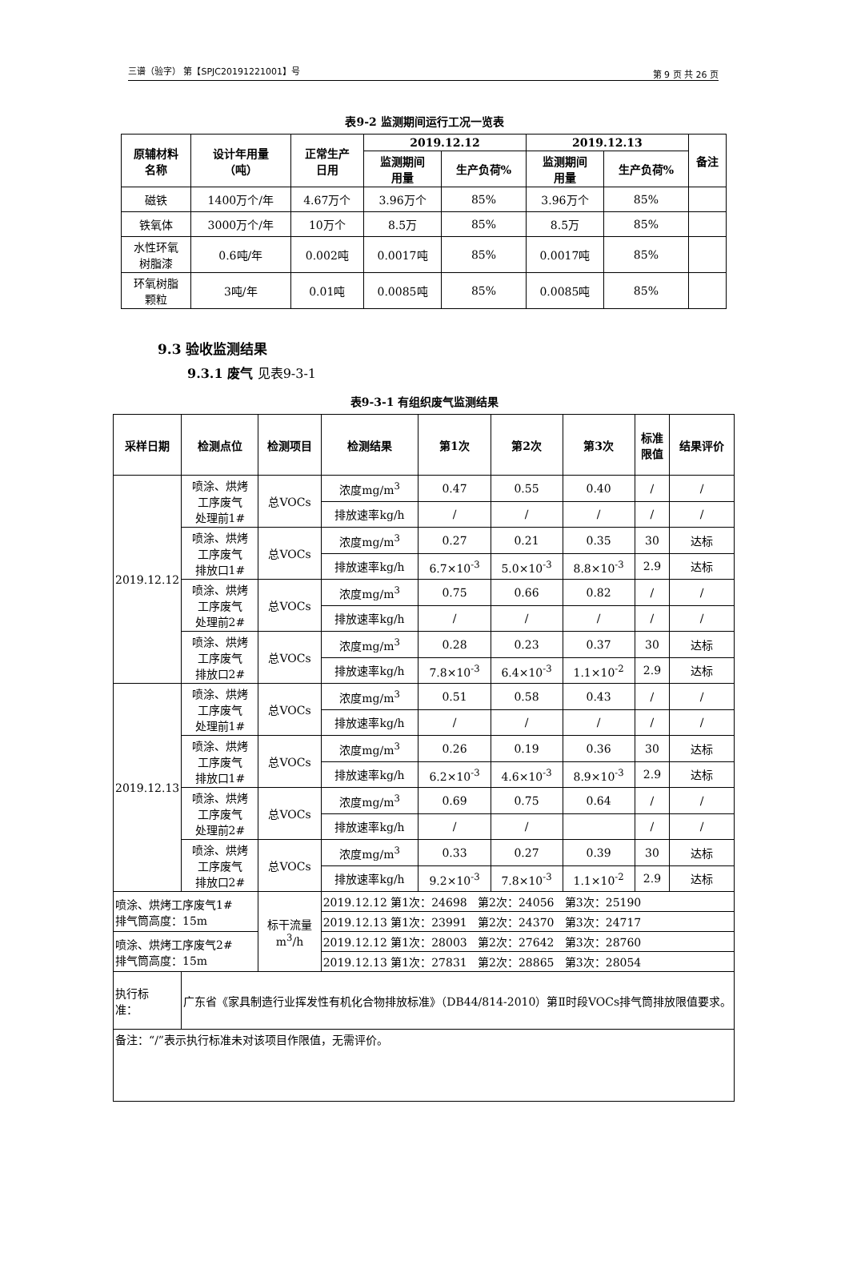三谱（验字） 第【SPJC20191221001】号 第 9 页 共 26 页
表9-2 监测期间运行工况一览表
| 原辅材料 名称 | 设计年用量 （吨） | 正常生产 日用 | 2019.12.12 | | 2019.12.13 | | 备注 |
| --- | --- | --- | --- | --- | --- | --- | --- |
| | | | 监测期间 用量 | 生产负荷% | 监测期间 用量 | 生产负荷% | |
| 磁铁 | 1400万个/年 | 4.67万个 | 3.96万个 | 85% | 3.96万个 | 85% | |
| 铁氧体 | 3000万个/年 | 10万个 | 8.5万 | 85% | 8.5万 | 85% | |
| 水性环氧 树脂漆 | 0.6吨/年 | 0.002吨 | 0.0017吨 | 85% | 0.0017吨 | 85% | |
| 环氧树脂 颗粒 | 3吨/年 | 0.01吨 | 0.0085吨 | 85% | 0.0085吨 | 85% | |
9.3 验收监测结果
9.3.1 废气 见表9-3-1
表9-3-1 有组织废气监测结果
| 采样日期 | 检测点位 | 检测项目 | 检测结果 | 第1次 | 第2次 | 第3次 | 标准 限值 | 结果评价 |
| --- | --- | --- | --- | --- | --- | --- | --- | --- |
| 2019.12.12 | 喷涂、烘烤 工序废气 处理前1# | 总VOCs | 浓度mg/m<sup>3</sup> | 0.47 | 0.55 | 0.40 | / | / |
| | | | 排放速率kg/h | / | / | / | / | / |
| | 喷涂、烘烤 工序废气 排放口1# | 总VOCs | 浓度mg/m<sup>3</sup> | 0.27 | 0.21 | 0.35 | 30 | 达标 |
| | | | 排放速率kg/h | 6.7×10<sup>-3</sup> | 5.0×10<sup>-3</sup> | 8.8×10<sup>-3</sup> | 2.9 | 达标 |
| | 喷涂、烘烤 工序废气 处理前2# | 总VOCs | 浓度mg/m<sup>3</sup> | 0.75 | 0.66 | 0.82 | / | / |
| | | | 排放速率kg/h | / | / | / | / | / |
| | 喷涂、烘烤 工序废气 排放口2# | 总VOCs | 浓度mg/m<sup>3</sup> | 0.28 | 0.23 | 0.37 | 30 | 达标 |
| | | | 排放速率kg/h | 7.8×10<sup>-3</sup> | 6.4×10<sup>-3</sup> | 1.1×10<sup>-2</sup> | 2.9 | 达标 |
| 2019.12.13 | 喷涂、烘烤 工序废气 处理前1# | 总VOCs | 浓度mg/m<sup>3</sup> | 0.51 | 0.58 | 0.43 | / | / |
| | | | 排放速率kg/h | / | / | / | / | / |
| | 喷涂、烘烤 工序废气 排放口1# | 总VOCs | 浓度mg/m<sup>3</sup> | 0.26 | 0.19 | 0.36 | 30 | 达标 |
| | | | 排放速率kg/h | 6.2×10<sup>-3</sup> | 4.6×10<sup>-3</sup> | 8.9×10<sup>-3</sup> | 2.9 | 达标 |
| | 喷涂、烘烤 工序废气 处理前2# | 总VOCs | 浓度mg/m<sup>3</sup> | 0.69 | 0.75 | 0.64 | / | / |
| | | | 排放速率kg/h | / | / | | / | / |
| | 喷涂、烘烤 工序废气 排放口2# | 总VOCs | 浓度mg/m<sup>3</sup> | 0.33 | 0.27 | 0.39 | 30 | 达标 |
| | | | 排放速率kg/h | 9.2×10<sup>-3</sup> | 7.8×10<sup>-3</sup> | 1.1×10<sup>-2</sup> | 2.9 | 达标 |
| 喷涂、烘烤工序废气1# 排气筒高度：15m | | 标干流量 m<sup>3</sup>/h | 2019.12.12 第1次：24698 第2次：24056 第3次：25190 | | | | | |
| | | | 2019.12.13 第1次：23991 第2次：24370 第3次：24717 | | | | | |
| 喷涂、烘烤工序废气2# 排气筒高度：15m | | | 2019.12.12 第1次：28003 第2次：27642 第3次：28760 | | | | | |
| | | | 2019.12.13 第1次：27831 第2次：28865 第3次：28054 | | | | | |
| 执行标 准： | 广东省《家具制造行业挥发性有机化合物排放标准》（DB44/814-2010）第Ⅱ时段VOCs排气筒排放限值要求。 | | | | | | | |
| 备注：“/”表示执行标准未对该项目作限值，无需评价。 | | | | | | | | |